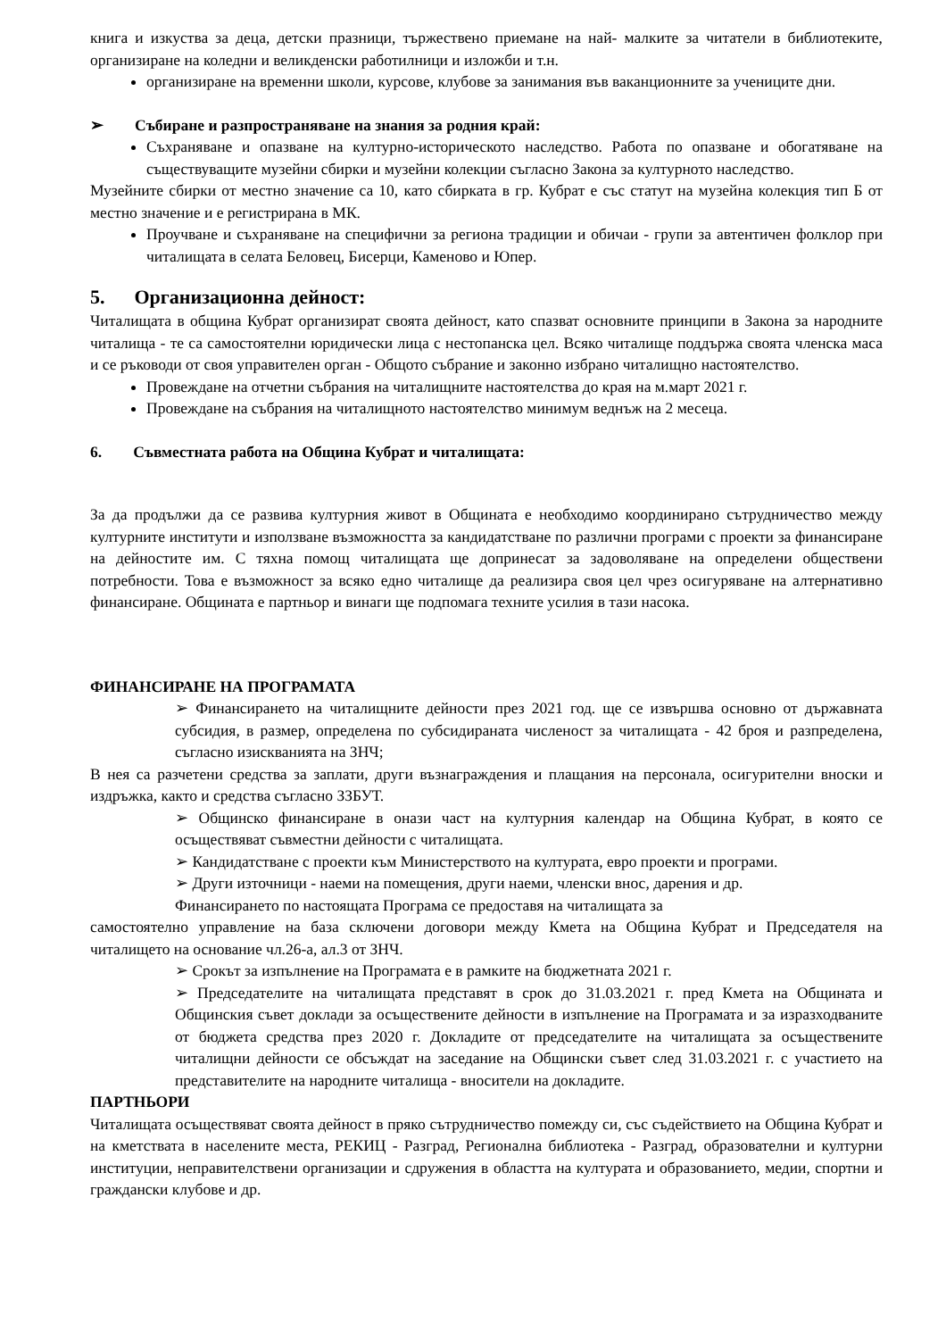книга и изкуства за деца, детски празници, тържествено приемане на най- малките за читатели в библиотеките, организиране на коледни и великденски работилници и изложби и т.н.
организиране на временни школи, курсове, клубове за занимания във ваканционните за учениците дни.
➢ Събиране и разпространяване на знания за родния край:
Съхраняване и опазване на културно-историческото наследство. Работа по опазване и обогатяване на съществуващите музейни сбирки и музейни колекции съгласно Закона за културното наследство.
Музейните сбирки от местно значение са 10, като сбирката в гр. Кубрат е със статут на музейна колекция тип Б от местно значение и е регистрирана в МК.
Проучване и съхраняване на специфични за региона традиции и обичаи - групи за автентичен фолклор при читалищата в селата Беловец, Бисерци, Каменово и Юпер.
5. Организационна дейност:
Читалищата в община Кубрат организират своята дейност, като спазват основните принципи в Закона за народните читалища - те са самостоятелни юридически лица с нестопанска цел. Всяко читалище поддържа своята членска маса и се ръководи от своя управителен орган - Общото събрание и законно избрано читалищно настоятелство.
Провеждане на отчетни събрания на читалищните настоятелства до края на м.март 2021 г.
Провеждане на събрания на читалищното настоятелство минимум веднъж на 2 месеца.
6. Съвместната работа на Община Кубрат и читалищата:
За да продължи да се развива културния живот в Общината е необходимо координирано сътрудничество между културните институти и използване възможността за кандидатстване по различни програми с проекти за финансиране на дейностите им. С тяхна помощ читалищата ще допринесат за задоволяване на определени обществени потребности. Това е възможност за всяко едно читалище да реализира своя цел чрез осигуряване на алтернативно финансиране. Общината е партньор и винаги ще подпомага техните усилия в тази насока.
ФИНАНСИРАНЕ НА ПРОГРАМАТА
➢ Финансирането на читалищните дейности през 2021 год. ще се извършва основно от държавната субсидия, в размер, определена по субсидираната численост за читалищата - 42 броя и разпределена, съгласно изискванията на ЗНЧ;
В нея са разчетени средства за заплати, други възнаграждения и плащания на персонала, осигурителни вноски и издръжка, както и средства съгласно ЗЗБУТ.
➢ Общинско финансиране в онази част на културния календар на Община Кубрат, в която се осъществяват съвместни дейности с читалищата.
➢ Кандидатстване с проекти към Министерството на културата, евро проекти и програми.
➢ Други източници - наеми на помещения, други наеми, членски внос, дарения и др.
Финансирането по настоящата Програма се предоставя на читалищата за
самостоятелно управление на база сключени договори между Кмета на Община Кубрат и Председателя на читалището на основание чл.26-а, ал.3 от ЗНЧ.
➢ Срокът за изпълнение на Програмата е в рамките на бюджетната 2021 г.
➢ Председателите на читалищата представят в срок до 31.03.2021 г. пред Кмета на Общината и Общинския съвет доклади за осъществените дейности в изпълнение на Програмата и за изразходваните от бюджета средства през 2020 г. Докладите от председателите на читалищата за осъществените читалищни дейности се обсъждат на заседание на Общински съвет след 31.03.2021 г. с участието на представителите на народните читалища - вносители на докладите.
ПАРТНЬОРИ
Читалищата осъществяват своята дейност в пряко сътрудничество помежду си, със съдействието на Община Кубрат и на кметствата в населените места, РЕКИЦ - Разград, Регионална библиотека - Разград, образователни и културни институции, неправителствени организации и сдружения в областта на културата и образованието, медии, спортни и граждански клубове и др.